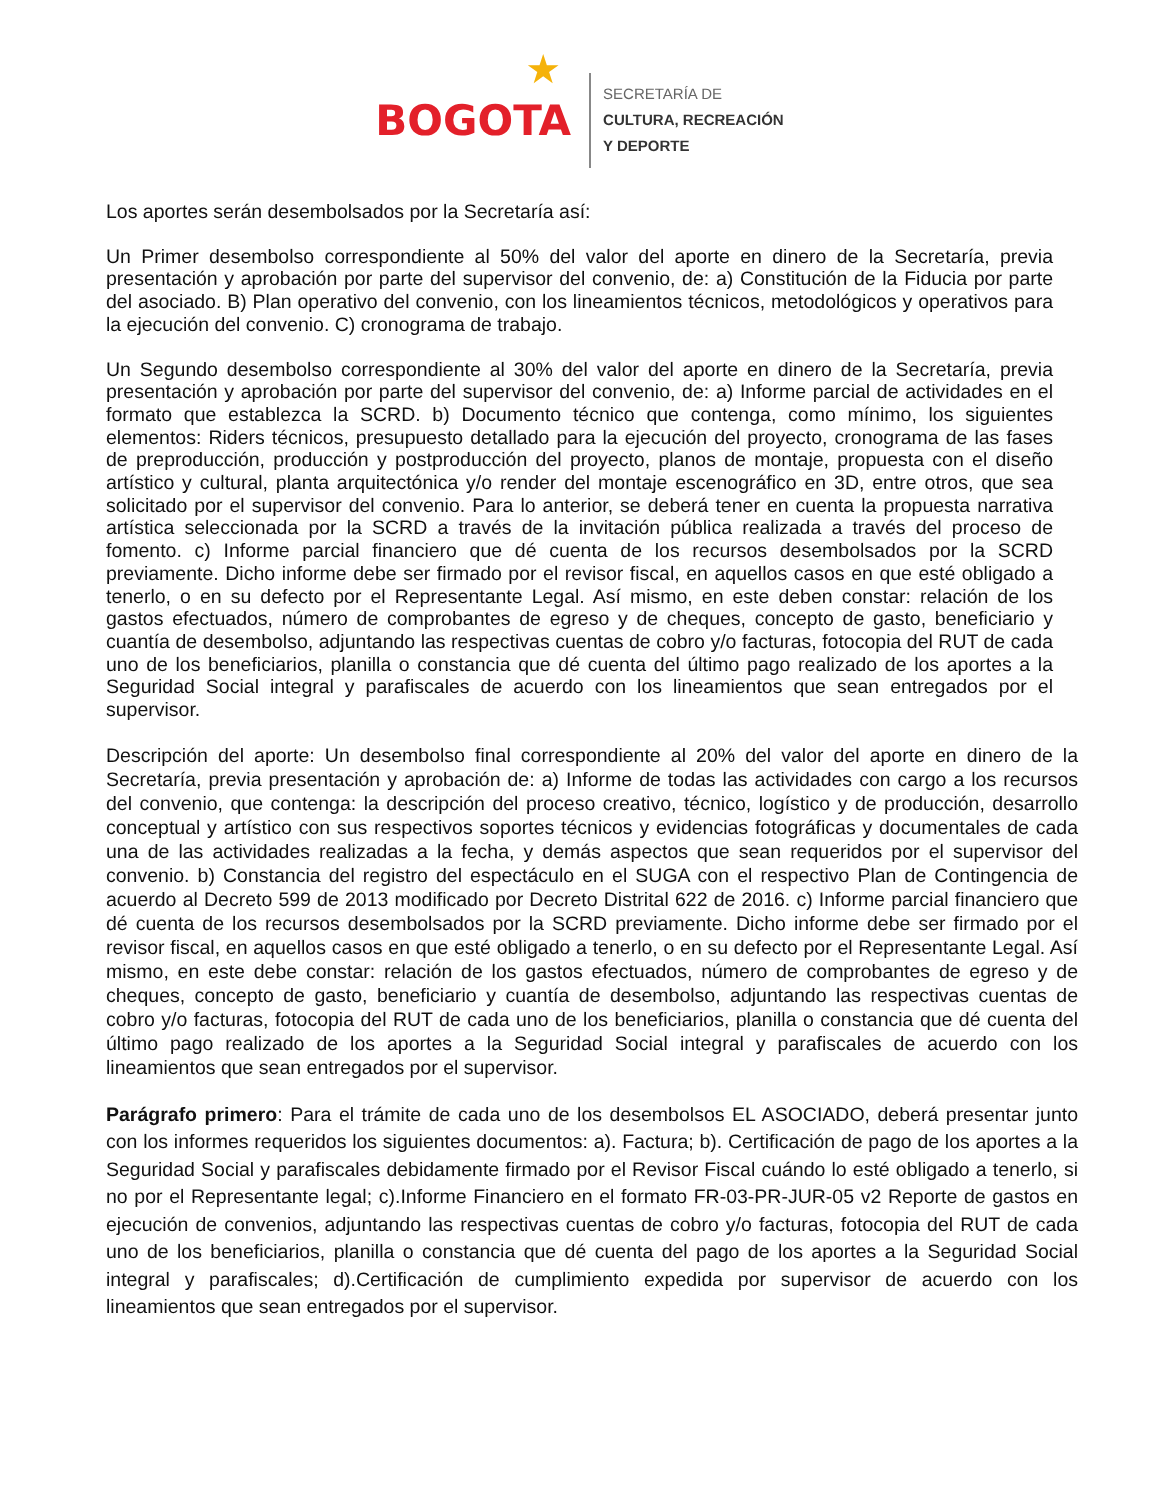★
BOGOTA
SECRETARÍA DE
CULTURA, RECREACIÓN
Y DEPORTE
Los aportes serán desembolsados por la Secretaría así:
Un Primer desembolso correspondiente al 50% del valor del aporte en dinero de la Secretaría, previa presentación y aprobación por parte del supervisor del convenio, de: a) Constitución de la Fiducia por parte del asociado. B) Plan operativo del convenio, con los lineamientos técnicos, metodológicos y operativos para la ejecución del convenio. C) cronograma de trabajo.
Un Segundo desembolso correspondiente al 30% del valor del aporte en dinero de la Secretaría, previa presentación y aprobación por parte del supervisor del convenio, de: a) Informe parcial de actividades en el formato que establezca la SCRD. b) Documento técnico que contenga, como mínimo, los siguientes elementos: Riders técnicos, presupuesto detallado para la ejecución del proyecto, cronograma de las fases de preproducción, producción y postproducción del proyecto, planos de montaje, propuesta con el diseño artístico y cultural, planta arquitectónica y/o render del montaje escenográfico en 3D, entre otros, que sea solicitado por el supervisor del convenio. Para lo anterior, se deberá tener en cuenta la propuesta narrativa artística seleccionada por la SCRD a través de la invitación pública realizada a través del proceso de fomento. c) Informe parcial financiero que dé cuenta de los recursos desembolsados por la SCRD previamente. Dicho informe debe ser firmado por el revisor fiscal, en aquellos casos en que esté obligado a tenerlo, o en su defecto por el Representante Legal. Así mismo, en este deben constar: relación de los gastos efectuados, número de comprobantes de egreso y de cheques, concepto de gasto, beneficiario y cuantía de desembolso, adjuntando las respectivas cuentas de cobro y/o facturas, fotocopia del RUT de cada uno de los beneficiarios, planilla o constancia que dé cuenta del último pago realizado de los aportes a la Seguridad Social integral y parafiscales de acuerdo con los lineamientos que sean entregados por el supervisor.
Descripción del aporte: Un desembolso final correspondiente al 20% del valor del aporte en dinero de la Secretaría, previa presentación y aprobación de: a) Informe de todas las actividades con cargo a los recursos del convenio, que contenga: la descripción del proceso creativo, técnico, logístico y de producción, desarrollo conceptual y artístico con sus respectivos soportes técnicos y evidencias fotográficas y documentales de cada una de las actividades realizadas a la fecha, y demás aspectos que sean requeridos por el supervisor del convenio. b) Constancia del registro del espectáculo en el SUGA con el respectivo Plan de Contingencia de acuerdo al Decreto 599 de 2013 modificado por Decreto Distrital 622 de 2016. c) Informe parcial financiero que dé cuenta de los recursos desembolsados por la SCRD previamente. Dicho informe debe ser firmado por el revisor fiscal, en aquellos casos en que esté obligado a tenerlo, o en su defecto por el Representante Legal. Así mismo, en este debe constar: relación de los gastos efectuados, número de comprobantes de egreso y de cheques, concepto de gasto, beneficiario y cuantía de desembolso, adjuntando las respectivas cuentas de cobro y/o facturas, fotocopia del RUT de cada uno de los beneficiarios, planilla o constancia que dé cuenta del último pago realizado de los aportes a la Seguridad Social integral y parafiscales de acuerdo con los lineamientos que sean entregados por el supervisor.
Parágrafo primero: Para el trámite de cada uno de los desembolsos EL ASOCIADO, deberá presentar junto con los informes requeridos los siguientes documentos: a). Factura; b). Certificación de pago de los aportes a la Seguridad Social y parafiscales debidamente firmado por el Revisor Fiscal cuándo lo esté obligado a tenerlo, si no por el Representante legal; c).Informe Financiero en el formato FR-03-PR-JUR-05 v2 Reporte de gastos en ejecución de convenios, adjuntando las respectivas cuentas de cobro y/o facturas, fotocopia del RUT de cada uno de los beneficiarios, planilla o constancia que dé cuenta del pago de los aportes a la Seguridad Social integral y parafiscales; d).Certificación de cumplimiento expedida por supervisor de acuerdo con los lineamientos que sean entregados por el supervisor.